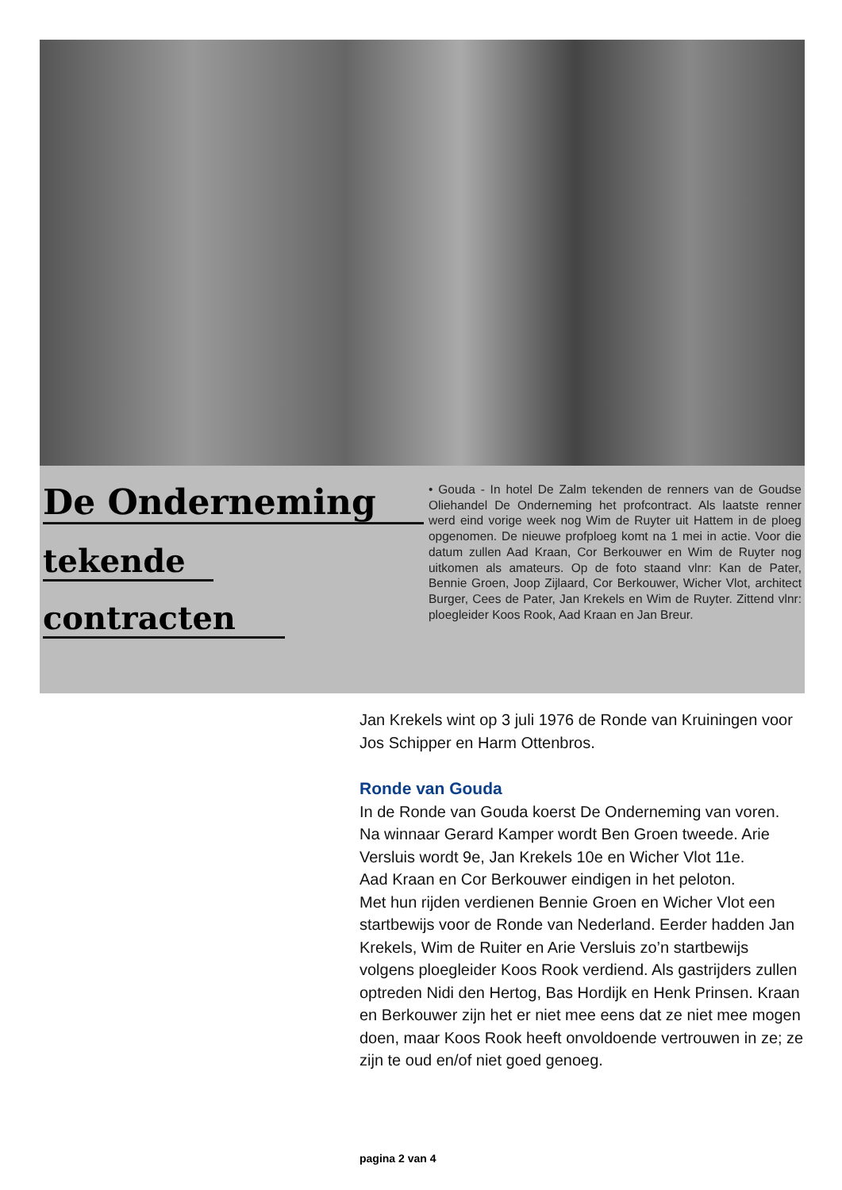De Onderneming
tekende
contracten
• Gouda - In hotel De Zalm tekenden de renners van de Goudse Oliehandel De Onderneming het profcontract. Als laatste renner werd eind vorige week nog Wim de Ruyter uit Hattem in de ploeg opgenomen. De nieuwe profploeg komt na 1 mei in actie. Voor die datum zullen Aad Kraan, Cor Berkouwer en Wim de Ruyter nog uitkomen als amateurs. Op de foto staand vlnr: Kan de Pater, Bennie Groen, Joop Zijlaard, Cor Berkouwer, Wicher Vlot, architect Burger, Cees de Pater, Jan Krekels en Wim de Ruyter. Zittend vlnr: ploegleider Koos Rook, Aad Kraan en Jan Breur.
Jan Krekels wint op 3 juli 1976 de Ronde van Kruiningen voor Jos Schipper en Harm Ottenbros.
Ronde van Gouda
In de Ronde van Gouda koerst De Onderneming van voren. Na winnaar Gerard Kamper wordt Ben Groen tweede. Arie Versluis wordt 9e, Jan Krekels 10e en Wicher Vlot 11e.
Aad Kraan en Cor Berkouwer eindigen in het peloton.
Met hun rijden verdienen Bennie Groen en Wicher Vlot een startbewijs voor de Ronde van Nederland. Eerder hadden Jan Krekels, Wim de Ruiter en Arie Versluis zo’n startbewijs volgens ploegleider Koos Rook verdiend. Als gastrijders zullen optreden Nidi den Hertog, Bas Hordijk en Henk Prinsen. Kraan en Berkouwer zijn het er niet mee eens dat ze niet mee mogen doen, maar Koos Rook heeft onvoldoende vertrouwen in ze; ze zijn te oud en/of niet goed genoeg.
pagina 2 van 4